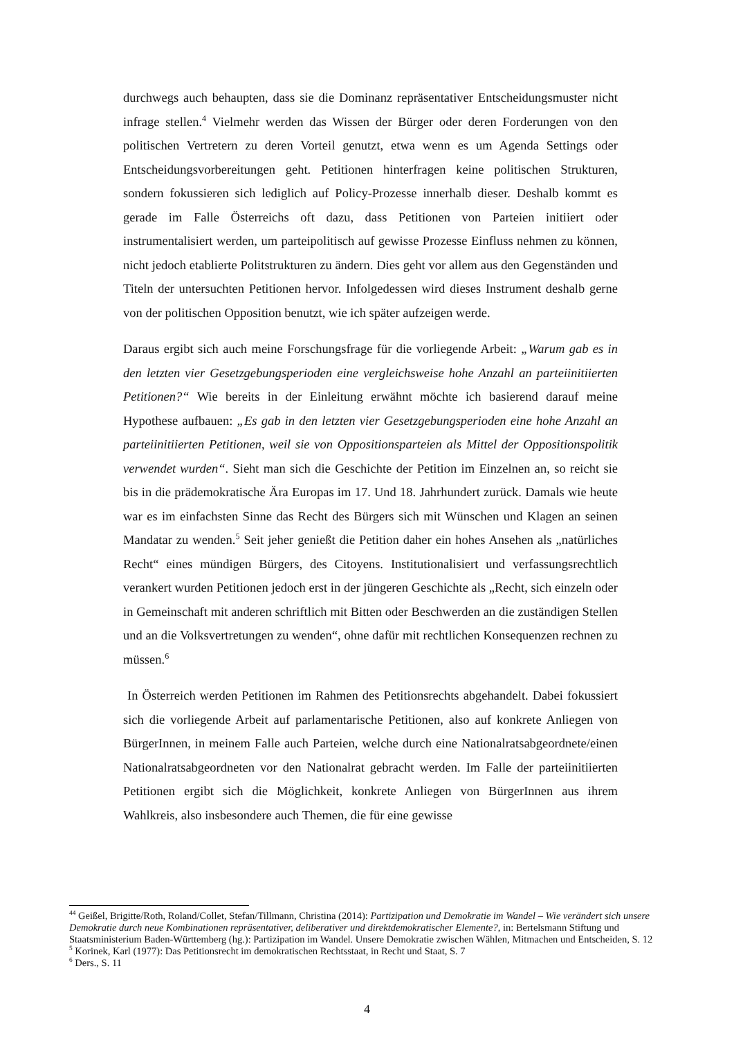durchwegs auch behaupten, dass sie die Dominanz repräsentativer Entscheidungsmuster nicht infrage stellen.<sup>4</sup> Vielmehr werden das Wissen der Bürger oder deren Forderungen von den politischen Vertretern zu deren Vorteil genutzt, etwa wenn es um Agenda Settings oder Entscheidungsvorbereitungen geht. Petitionen hinterfragen keine politischen Strukturen, sondern fokussieren sich lediglich auf Policy-Prozesse innerhalb dieser. Deshalb kommt es gerade im Falle Österreichs oft dazu, dass Petitionen von Parteien initiiert oder instrumentalisiert werden, um parteipolitisch auf gewisse Prozesse Einfluss nehmen zu können, nicht jedoch etablierte Politstrukturen zu ändern. Dies geht vor allem aus den Gegenständen und Titeln der untersuchten Petitionen hervor. Infolgedessen wird dieses Instrument deshalb gerne von der politischen Opposition benutzt, wie ich später aufzeigen werde.
Daraus ergibt sich auch meine Forschungsfrage für die vorliegende Arbeit: „Warum gab es in den letzten vier Gesetzgebungsperioden eine vergleichsweise hohe Anzahl an parteiinitiierten Petitionen?“ Wie bereits in der Einleitung erwähnt möchte ich basierend darauf meine Hypothese aufbauen: „Es gab in den letzten vier Gesetzgebungsperioden eine hohe Anzahl an parteiinitiierten Petitionen, weil sie von Oppositionsparteien als Mittel der Oppositionspolitik verwendet wurden“. Sieht man sich die Geschichte der Petition im Einzelnen an, so reicht sie bis in die prädemokratische Ära Europas im 17. Und 18. Jahrhundert zurück. Damals wie heute war es im einfachsten Sinne das Recht des Bürgers sich mit Wünschen und Klagen an seinen Mandatar zu wenden.<sup>5</sup> Seit jeher genießt die Petition daher ein hohes Ansehen als „natürliches Recht“ eines mündigen Bürgers, des Citoyens. Institutionalisiert und verfassungsrechtlich verankert wurden Petitionen jedoch erst in der jüngeren Geschichte als „Recht, sich einzeln oder in Gemeinschaft mit anderen schriftlich mit Bitten oder Beschwerden an die zuständigen Stellen und an die Volksvertretungen zu wenden“, ohne dafür mit rechtlichen Konsequenzen rechnen zu müssen.<sup>6</sup>
In Österreich werden Petitionen im Rahmen des Petitionsrechts abgehandelt. Dabei fokussiert sich die vorliegende Arbeit auf parlamentarische Petitionen, also auf konkrete Anliegen von BürgerInnen, in meinem Falle auch Parteien, welche durch eine Nationalratsabgeordnete/einen Nationalratsabgeordneten vor den Nationalrat gebracht werden. Im Falle der parteiinitiierten Petitionen ergibt sich die Möglichkeit, konkrete Anliegen von BürgerInnen aus ihrem Wahlkreis, also insbesondere auch Themen, die für eine gewisse
<sup>44</sup> Geißel, Brigitte/Roth, Roland/Collet, Stefan/Tillmann, Christina (2014): Partizipation und Demokratie im Wandel – Wie verändert sich unsere Demokratie durch neue Kombinationen repräsentativer, deliberativer und direktdemokratischer Elemente?, in: Bertelsmann Stiftung und Staatsministerium Baden-Württemberg (hg.): Partizipation im Wandel. Unsere Demokratie zwischen Wählen, Mitmachen und Entscheiden, S. 12
<sup>5</sup> Korinek, Karl (1977): Das Petitionsrecht im demokratischen Rechtsstaat, in Recht und Staat, S. 7
<sup>6</sup> Ders., S. 11
4